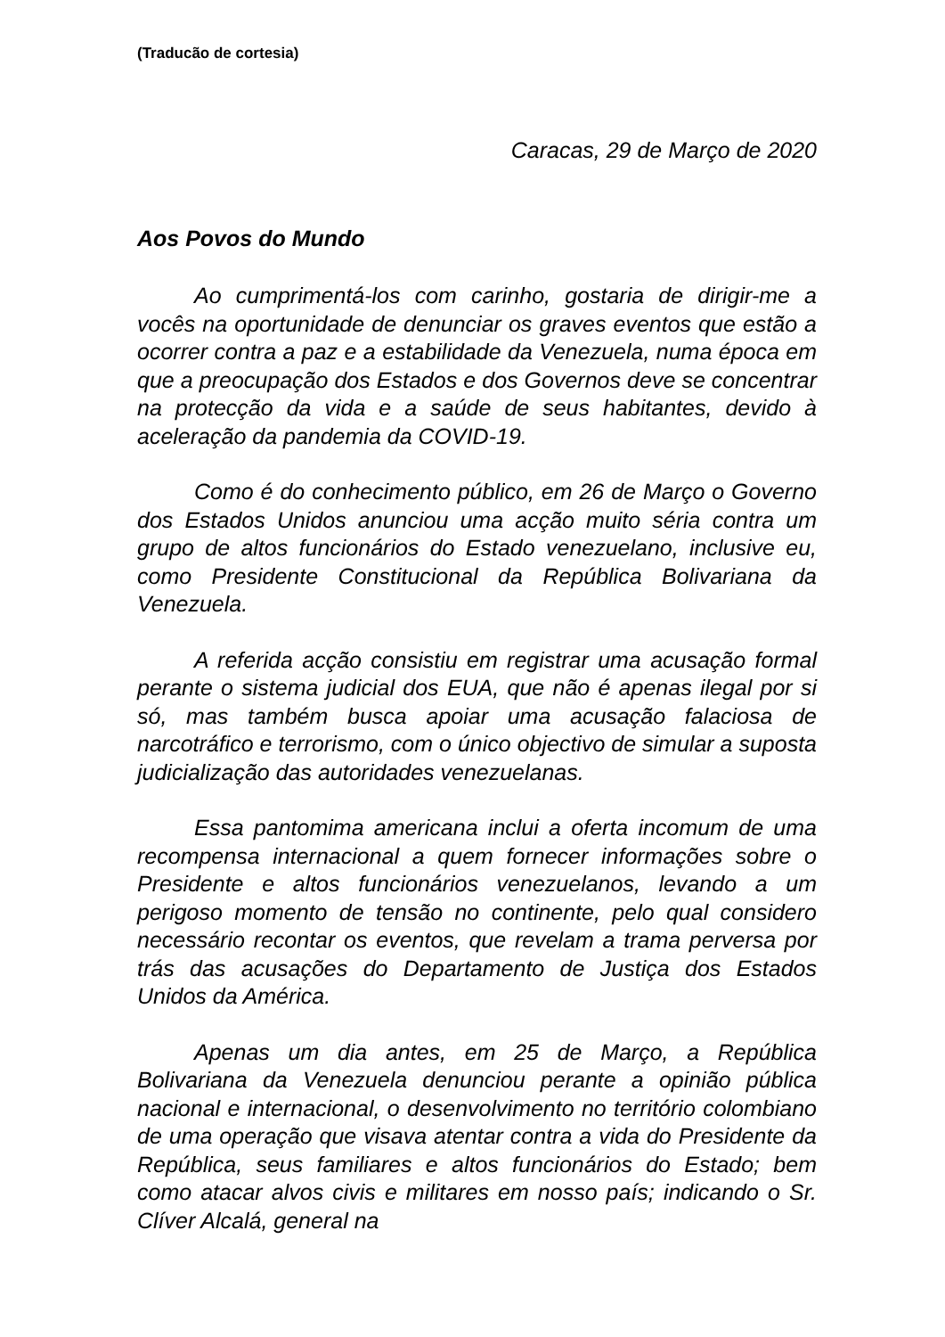(Traducão de cortesia)
Caracas, 29 de Março de 2020
Aos Povos do Mundo
Ao cumprimentá-los com carinho, gostaria de dirigir-me a vocês na oportunidade de denunciar os graves eventos que estão a ocorrer contra a paz e a estabilidade da Venezuela, numa época em que a preocupação dos Estados e dos Governos deve se concentrar na protecção da vida e a saúde de seus habitantes, devido à aceleração da pandemia da COVID-19.
Como é do conhecimento público, em 26 de Março o Governo dos Estados Unidos anunciou uma acção muito séria contra um grupo de altos funcionários do Estado venezuelano, inclusive eu, como Presidente Constitucional da República Bolivariana da Venezuela.
A referida acção consistiu em registrar uma acusação formal perante o sistema judicial dos EUA, que não é apenas ilegal por si só, mas também busca apoiar uma acusação falaciosa de narcotráfico e terrorismo, com o único objectivo de simular a suposta judicialização das autoridades venezuelanas.
Essa pantomima americana inclui a oferta incomum de uma recompensa internacional a quem fornecer informações sobre o Presidente e altos funcionários venezuelanos, levando a um perigoso momento de tensão no continente, pelo qual considero necessário recontar os eventos, que revelam a trama perversa por trás das acusações do Departamento de Justiça dos Estados Unidos da América.
Apenas um dia antes, em 25 de Março, a República Bolivariana da Venezuela denunciou perante a opinião pública nacional e internacional, o desenvolvimento no território colombiano de uma operação que visava atentar contra a vida do Presidente da República, seus familiares e altos funcionários do Estado; bem como atacar alvos civis e militares em nosso país; indicando o Sr. Clíver Alcalá, general na